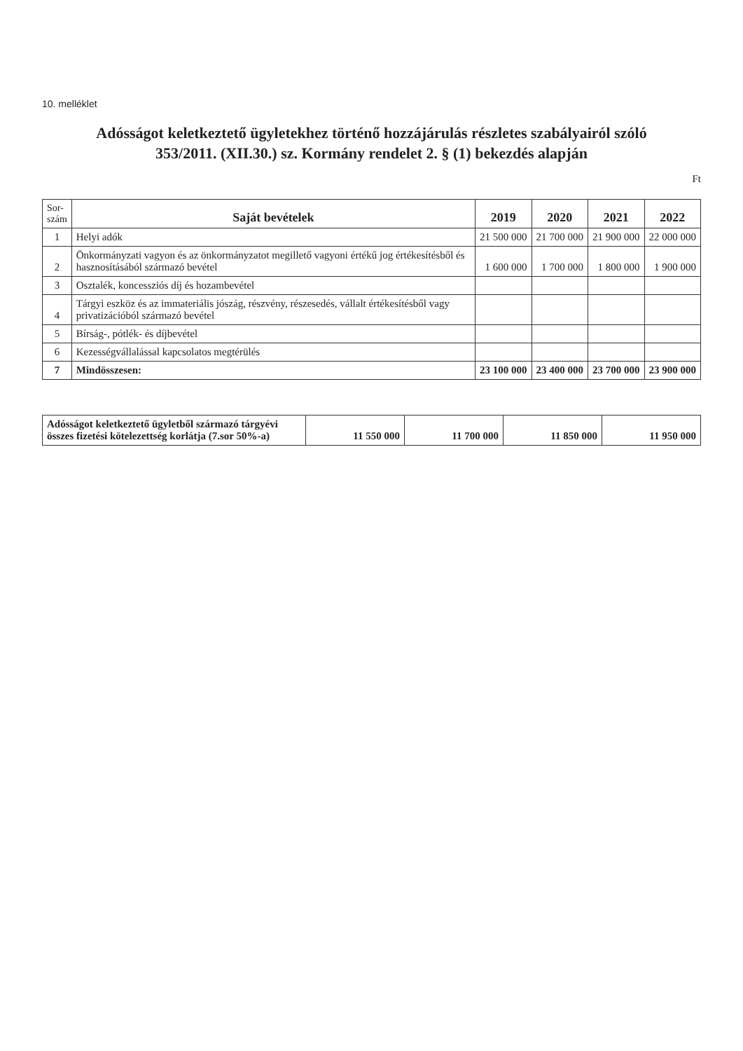10. melléklet
Adósságot keletkeztető ügyletekhez történő hozzájárulás részletes szabályairól szóló
353/2011. (XII.30.) sz. Kormány rendelet 2. § (1) bekezdés alapján
Ft
| Sor- szám | Saját bevételek | 2019 | 2020 | 2021 | 2022 |
| --- | --- | --- | --- | --- | --- |
| 1 | Helyi adók | 21 500 000 | 21 700 000 | 21 900 000 | 22 000 000 |
| 2 | Önkormányzati vagyon és az önkormányzatot megillető vagyoni értékű jog értékesítésből és hasznosításából származó bevétel | 1 600 000 | 1 700 000 | 1 800 000 | 1 900 000 |
| 3 | Osztalék, koncessziós díj és hozambevétel | | | | |
| 4 | Tárgyi eszköz és az immateriális jószág, részvény, részesedés, vállalt értékesítésből vagy privatizációból származó bevétel | | | | |
| 5 | Bírság-, pótlék- és díjbevétel | | | | |
| 6 | Kezességvállalással kapcsolatos megtérülés | | | | |
| 7 | Mindösszesen: | 23 100 000 | 23 400 000 | 23 700 000 | 23 900 000 |
| Adósságot keletkeztető ügyletből származó tárgyévi összes fizetési kötelezettség korlátja (7.sor 50%-a) | 11 550 000 | 11 700 000 | 11 850 000 | 11 950 000 |